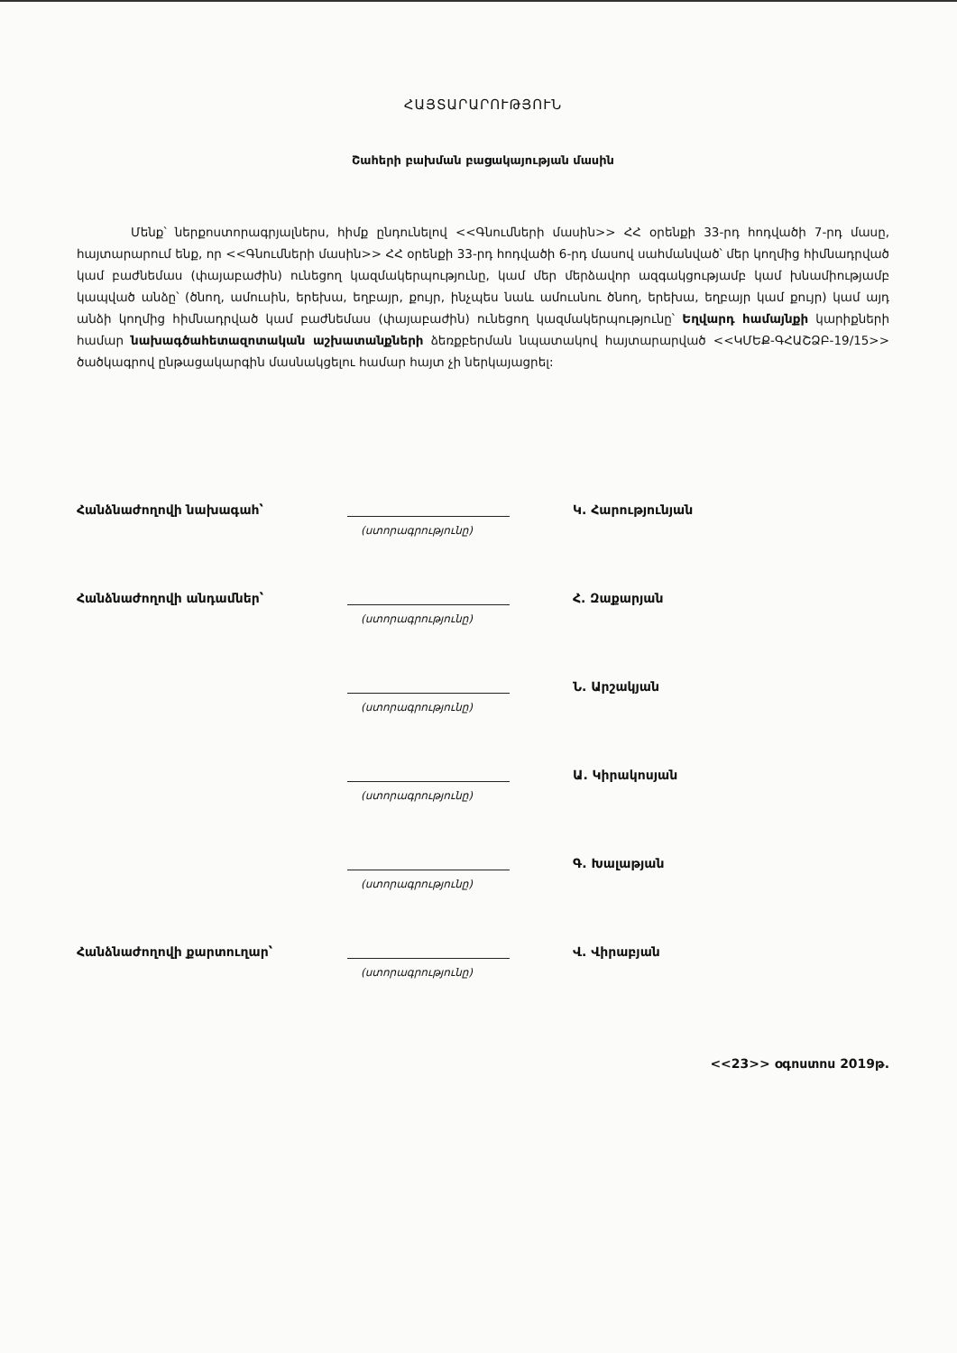ՀԱՅՏԱՐԱՐՈՒԹՅՈՒՆ
Շահերի բախման բացակայության մասին
Մենք՝ ներքոստորագրյալներս, հիմք ընդունելով <<Գնումների մասին>> ՀՀ օրենքի 33-րդ հոդվածի 7-րդ մասը, հայտարարում ենք, որ <<Գնումների մասին>> ՀՀ օրենքի 33-րդ հոդվածի 6-րդ մասով սահմանված՝ մեր կողմից հիմնադրված կամ բաժնեմաս (փայաբաժին) ունեցող կազմակերպությունը, կամ մեր մերձավոր ազգակցությամբ կամ խնամիությամբ կապված անձը՝ (ծնող, ամուսին, երեխա, եղբայր, քույր, ինչպես նաև ամուսնու ծնող, երեխա, եղբայր կամ քույր) կամ այդ անձի կողմից հիմնադրված կամ բաժնեմաս (փայաբաժին) ունեցող կազմակերպությունը՝ Եղվարդ համայնքի կարիքների համար նախագծահետազոտական աշխատանքների ձեռքբերման նպատակով հայտարարված <<ԿՄԵՔ-ԳՀԱՇՁԲ-19/15>> ծածկագրով ընթացակարգին մասնակցելու համար հայտ չի ներկայացրել:
Հանձնաժողովի նախագահ՝
Կ. Հարությունյան
(ստորագրությունը)
Հանձնաժողովի անդամներ՝
Հ. Զաքարյան
(ստորագրությունը)
Ն. Արշակյան
(ստորագրությունը)
Ա. Կիրակոսյան
(ստորագրությունը)
Գ. Խալաթյան
(ստորագրությունը)
Հանձնաժողովի քարտուղար՝
Վ. Վիրաբյան
(ստորագրությունը)
<<23>> օգոստոս 2019թ.